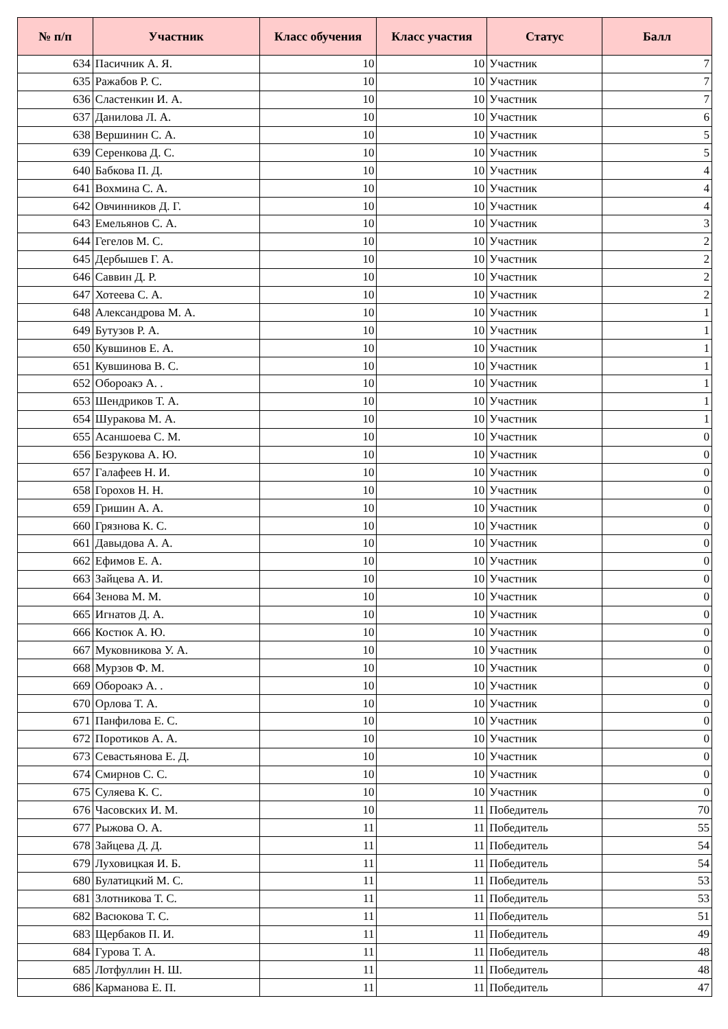| № п/п | Участник | Класс обучения | Класс участия | Статус | Балл |
| --- | --- | --- | --- | --- | --- |
| 634 | Пасичник А. Я. | 10 | 10 | Участник | 7 |
| 635 | Ражабов Р. С. | 10 | 10 | Участник | 7 |
| 636 | Сластенкин И. А. | 10 | 10 | Участник | 7 |
| 637 | Данилова Л. А. | 10 | 10 | Участник | 6 |
| 638 | Вершинин С. А. | 10 | 10 | Участник | 5 |
| 639 | Серенкова Д. С. | 10 | 10 | Участник | 5 |
| 640 | Бабкова П. Д. | 10 | 10 | Участник | 4 |
| 641 | Вохмина С. А. | 10 | 10 | Участник | 4 |
| 642 | Овчинников Д. Г. | 10 | 10 | Участник | 4 |
| 643 | Емельянов С. А. | 10 | 10 | Участник | 3 |
| 644 | Гегелов М. С. | 10 | 10 | Участник | 2 |
| 645 | Дербышев Г. А. | 10 | 10 | Участник | 2 |
| 646 | Саввин Д. Р. | 10 | 10 | Участник | 2 |
| 647 | Хотеева С. А. | 10 | 10 | Участник | 2 |
| 648 | Александрова М. А. | 10 | 10 | Участник | 1 |
| 649 | Бутузов Р. А. | 10 | 10 | Участник | 1 |
| 650 | Кувшинов Е. А. | 10 | 10 | Участник | 1 |
| 651 | Кувшинова В. С. | 10 | 10 | Участник | 1 |
| 652 | Обороакэ А. . | 10 | 10 | Участник | 1 |
| 653 | Шендриков Т. А. | 10 | 10 | Участник | 1 |
| 654 | Шуракова М. А. | 10 | 10 | Участник | 1 |
| 655 | Асаншоева С. М. | 10 | 10 | Участник | 0 |
| 656 | Безрукова А. Ю. | 10 | 10 | Участник | 0 |
| 657 | Галафеев Н. И. | 10 | 10 | Участник | 0 |
| 658 | Горохов Н. Н. | 10 | 10 | Участник | 0 |
| 659 | Гришин А. А. | 10 | 10 | Участник | 0 |
| 660 | Грязнова К. С. | 10 | 10 | Участник | 0 |
| 661 | Давыдова А. А. | 10 | 10 | Участник | 0 |
| 662 | Ефимов Е. А. | 10 | 10 | Участник | 0 |
| 663 | Зайцева А. И. | 10 | 10 | Участник | 0 |
| 664 | Зенова М. М. | 10 | 10 | Участник | 0 |
| 665 | Игнатов Д. А. | 10 | 10 | Участник | 0 |
| 666 | Костюк А. Ю. | 10 | 10 | Участник | 0 |
| 667 | Муковникова У. А. | 10 | 10 | Участник | 0 |
| 668 | Мурзов Ф. М. | 10 | 10 | Участник | 0 |
| 669 | Обороакэ А. . | 10 | 10 | Участник | 0 |
| 670 | Орлова Т. А. | 10 | 10 | Участник | 0 |
| 671 | Панфилова Е. С. | 10 | 10 | Участник | 0 |
| 672 | Поротиков А. А. | 10 | 10 | Участник | 0 |
| 673 | Севастьянова Е. Д. | 10 | 10 | Участник | 0 |
| 674 | Смирнов С. С. | 10 | 10 | Участник | 0 |
| 675 | Суляева К. С. | 10 | 10 | Участник | 0 |
| 676 | Часовских И. М. | 10 | 11 | Победитель | 70 |
| 677 | Рыжова О. А. | 11 | 11 | Победитель | 55 |
| 678 | Зайцева Д. Д. | 11 | 11 | Победитель | 54 |
| 679 | Луховицкая И. Б. | 11 | 11 | Победитель | 54 |
| 680 | Булатицкий М. С. | 11 | 11 | Победитель | 53 |
| 681 | Злотникова Т. С. | 11 | 11 | Победитель | 53 |
| 682 | Васюкова Т. С. | 11 | 11 | Победитель | 51 |
| 683 | Щербаков П. И. | 11 | 11 | Победитель | 49 |
| 684 | Гурова Т. А. | 11 | 11 | Победитель | 48 |
| 685 | Лотфуллин Н. Ш. | 11 | 11 | Победитель | 48 |
| 686 | Карманова Е. П. | 11 | 11 | Победитель | 47 |